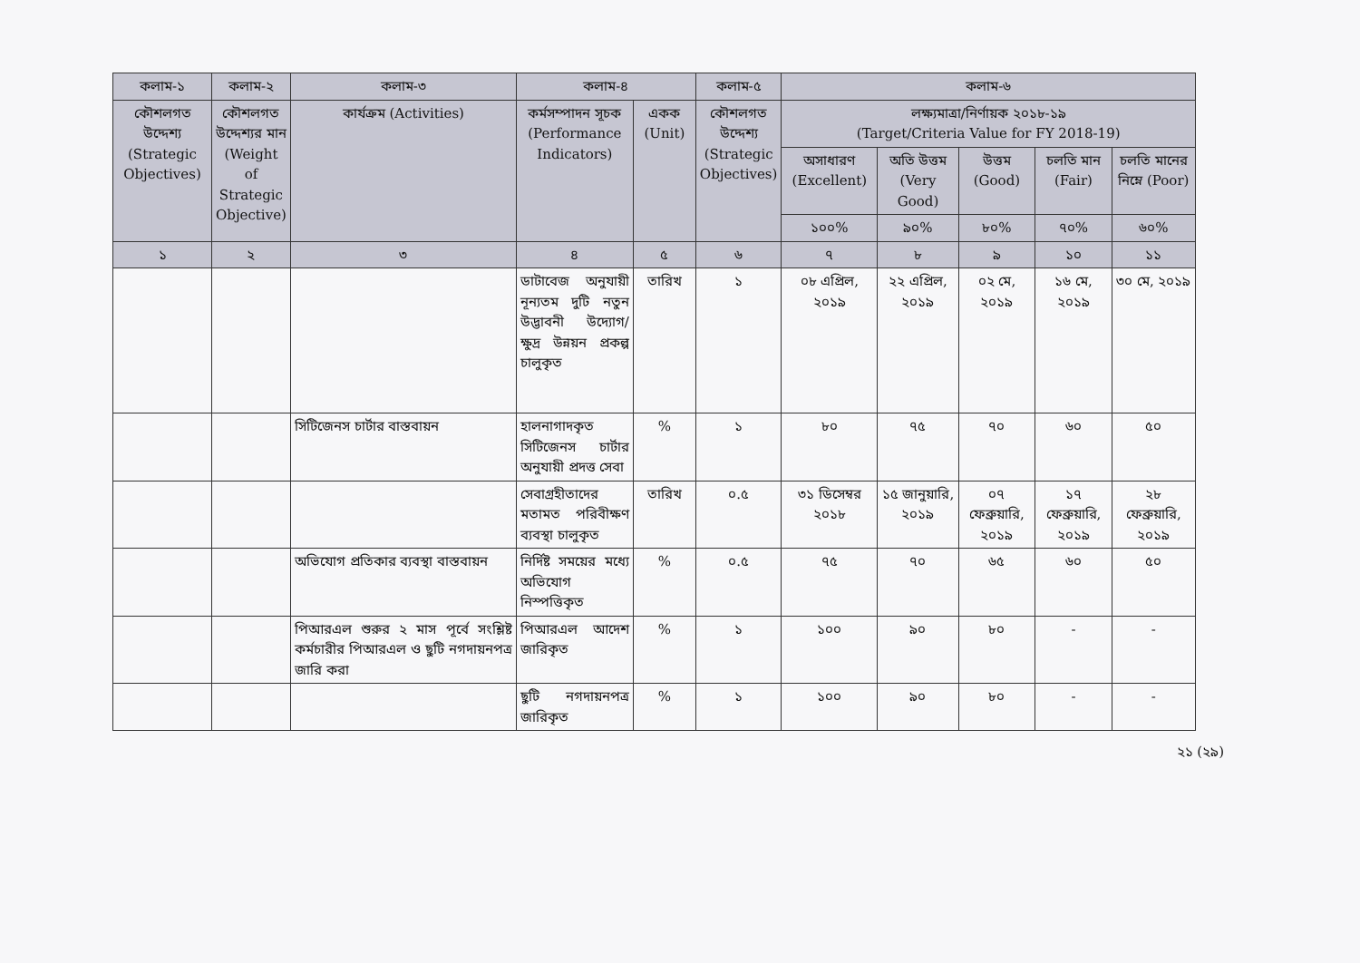| কলাম-১ | কলাম-২ | কলাম-৩ | কলাম-৪ | | কলাম-৫ | কলাম-৬ | | | | |
| --- | --- | --- | --- | --- | --- | --- | --- | --- | --- | --- |
| কৌশলগত উদ্দেশ্য (Strategic Objectives) | কৌশলগত উদ্দেশ্যর মান (Weight of Strategic Objective) | কার্যক্রম (Activities) | কর্মসম্পাদন সূচক (Performance Indicators) | একক (Unit) | কৌশলগত উদ্দেশ্য (Strategic Objectives) | লক্ষ্যমাত্রা/নির্ণায়ক ২০১৮-১৯ (Target/Criteria Value for FY 2018-19) | | | | |
| | | | | | | অসাধারণ (Excellent) | অতি উত্তম (Very Good) | উত্তম (Good) | চলতি মান (Fair) | চলতি মানের নিম্নে (Poor) |
| | | | | | | ১০০% | ৯০% | ৮০% | ৭০% | ৬০% |
| ১ | ২ | ৩ | ৪ | ৫ | ৬ | ৭ | ৮ | ৯ | ১০ | ১১ |
| | | | ডাটাবেজ অনুযায়ী নূন্যতম দুটি নতুন উদ্ভাবনী উদ্যোগ/ক্ষুদ্র উন্নয়ন প্রকল্প চালুকৃত | তারিখ | ১ | ০৮ এপ্রিল, ২০১৯ | ২২ এপ্রিল, ২০১৯ | ০২ মে, ২০১৯ | ১৬ মে, ২০১৯ | ৩০ মে, ২০১৯ |
| | | সিটিজেনস চার্টার বাস্তবায়ন | হালনাগাদকৃত সিটিজেনস চার্টার অনুযায়ী প্রদত্ত সেবা | % | ১ | ৮০ | ৭৫ | ৭০ | ৬০ | ৫০ |
| | | | সেবাগ্রহীতাদের মতামত পরিবীক্ষণ ব্যবস্থা চালুকৃত | তারিখ | ০.৫ | ৩১ ডিসেম্বর ২০১৮ | ১৫ জানুয়ারি, ২০১৯ | ০৭ ফেব্রুয়ারি, ২০১৯ | ১৭ ফেব্রুয়ারি, ২০১৯ | ২৮ ফেব্রুয়ারি, ২০১৯ |
| | | অভিযোগ প্রতিকার ব্যবস্থা বাস্তবায়ন | নির্দিষ্ট সময়ের মধ্যে অভিযোগ নিস্পত্তিকৃত | % | ০.৫ | ৭৫ | ৭০ | ৬৫ | ৬০ | ৫০ |
| | | পিআরএল শুরুর ২ মাস পূর্বে সংশ্লিষ্ট কর্মচারীর পিআরএল ও ছুটি নগদায়নপত্র জারি করা | পিআরএল আদেশ জারিকৃত | % | ১ | ১০০ | ৯০ | ৮০ | - | - |
| | | | ছুটি নগদায়নপত্র জারিকৃত | % | ১ | ১০০ | ৯০ | ৮০ | - | - |
২১ (২৯)